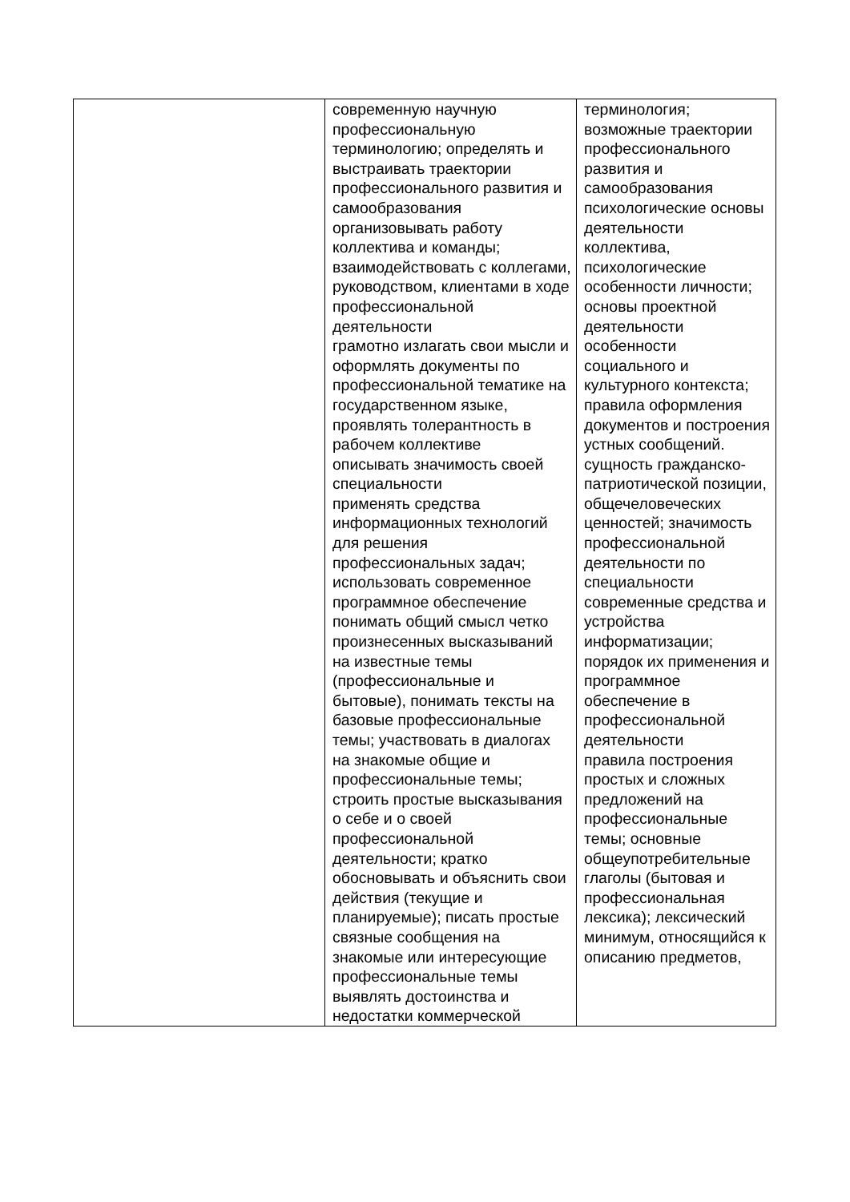| | современную научную профессиональную терминологию; определять и выстраивать траектории профессионального развития и самообразования организовывать работу коллектива и команды; взаимодействовать с коллегами, руководством, клиентами в ходе профессиональной деятельности грамотно излагать свои мысли и оформлять документы по профессиональной тематике на государственном языке, проявлять толерантность в рабочем коллективе описывать значимость своей специальности применять средства информационных технологий для решения профессиональных задач; использовать современное программное обеспечение понимать общий смысл четко произнесенных высказываний на известные темы (профессиональные и бытовые), понимать тексты на базовые профессиональные темы; участвовать в диалогах на знакомые общие и профессиональные темы; строить простые высказывания о себе и о своей профессиональной деятельности; кратко обосновывать и объяснить свои действия (текущие и планируемые); писать простые связные сообщения на знакомые или интересующие профессиональные темы выявлять достоинства и недостатки коммерческой | терминология; возможные траектории профессионального развития и самообразования психологические основы деятельности коллектива, психологические особенности личности; основы проектной деятельности особенности социального и культурного контекста; правила оформления документов и построения устных сообщений. сущность гражданско-патриотической позиции, общечеловеческих ценностей; значимость профессиональной деятельности по специальности современные средства и устройства информатизации; порядок их применения и программное обеспечение в профессиональной деятельности правила построения простых и сложных предложений на профессиональные темы; основные общеупотребительные глаголы (бытовая и профессиональная лексика); лексический минимум, относящийся к описанию предметов, |